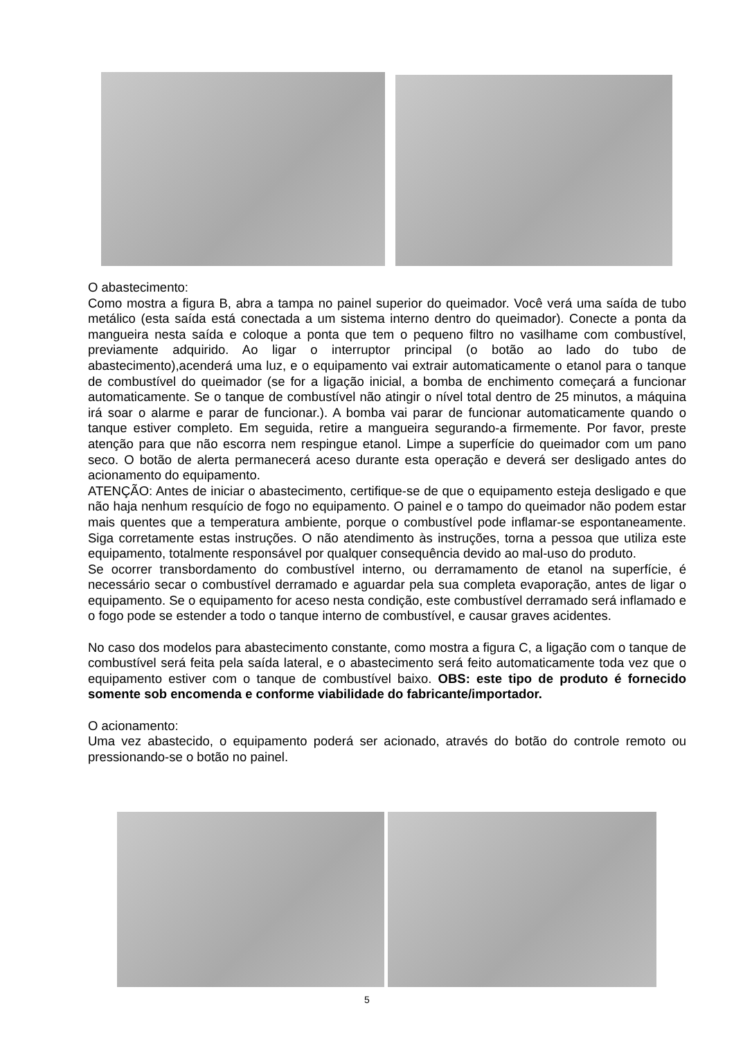O abastecimento:
Como mostra a figura B, abra a tampa no painel superior do queimador. Você verá uma saída de tubo metálico (esta saída está conectada a um sistema interno dentro do queimador). Conecte a ponta da mangueira nesta saída e coloque a ponta que tem o pequeno filtro no vasilhame com combustível, previamente adquirido. Ao ligar o interruptor principal (o botão ao lado do tubo de abastecimento),acenderá uma luz, e o equipamento vai extrair automaticamente o etanol para o tanque de combustível do queimador (se for a ligação inicial, a bomba de enchimento começará a funcionar automaticamente. Se o tanque de combustível não atingir o nível total dentro de 25 minutos, a máquina irá soar o alarme e parar de funcionar.). A bomba vai parar de funcionar automaticamente quando o tanque estiver completo. Em seguida, retire a mangueira segurando-a firmemente. Por favor, preste atenção para que não escorra nem respingue etanol. Limpe a superfície do queimador com um pano seco. O botão de alerta permanecerá aceso durante esta operação e deverá ser desligado antes do acionamento do equipamento.
ATENÇÃO: Antes de iniciar o abastecimento, certifique-se de que o equipamento esteja desligado e que não haja nenhum resquício de fogo no equipamento. O painel e o tampo do queimador não podem estar mais quentes que a temperatura ambiente, porque o combustível pode inflamar-se espontaneamente. Siga corretamente estas instruções. O não atendimento às instruções, torna a pessoa que utiliza este equipamento, totalmente responsável por qualquer consequência devido ao mal-uso do produto.
Se ocorrer transbordamento do combustível interno, ou derramamento de etanol na superfície, é necessário secar o combustível derramado e aguardar pela sua completa evaporação, antes de ligar o equipamento. Se o equipamento for aceso nesta condição, este combustível derramado será inflamado e o fogo pode se estender a todo o tanque interno de combustível, e causar graves acidentes.
No caso dos modelos para abastecimento constante, como mostra a figura C, a ligação com o tanque de combustível será feita pela saída lateral, e o abastecimento será feito automaticamente toda vez que o equipamento estiver com o tanque de combustível baixo. OBS: este tipo de produto é fornecido somente sob encomenda e conforme viabilidade do fabricante/importador.
O acionamento:
Uma vez abastecido, o equipamento poderá ser acionado, através do botão do controle remoto ou pressionando-se o botão no painel.
5